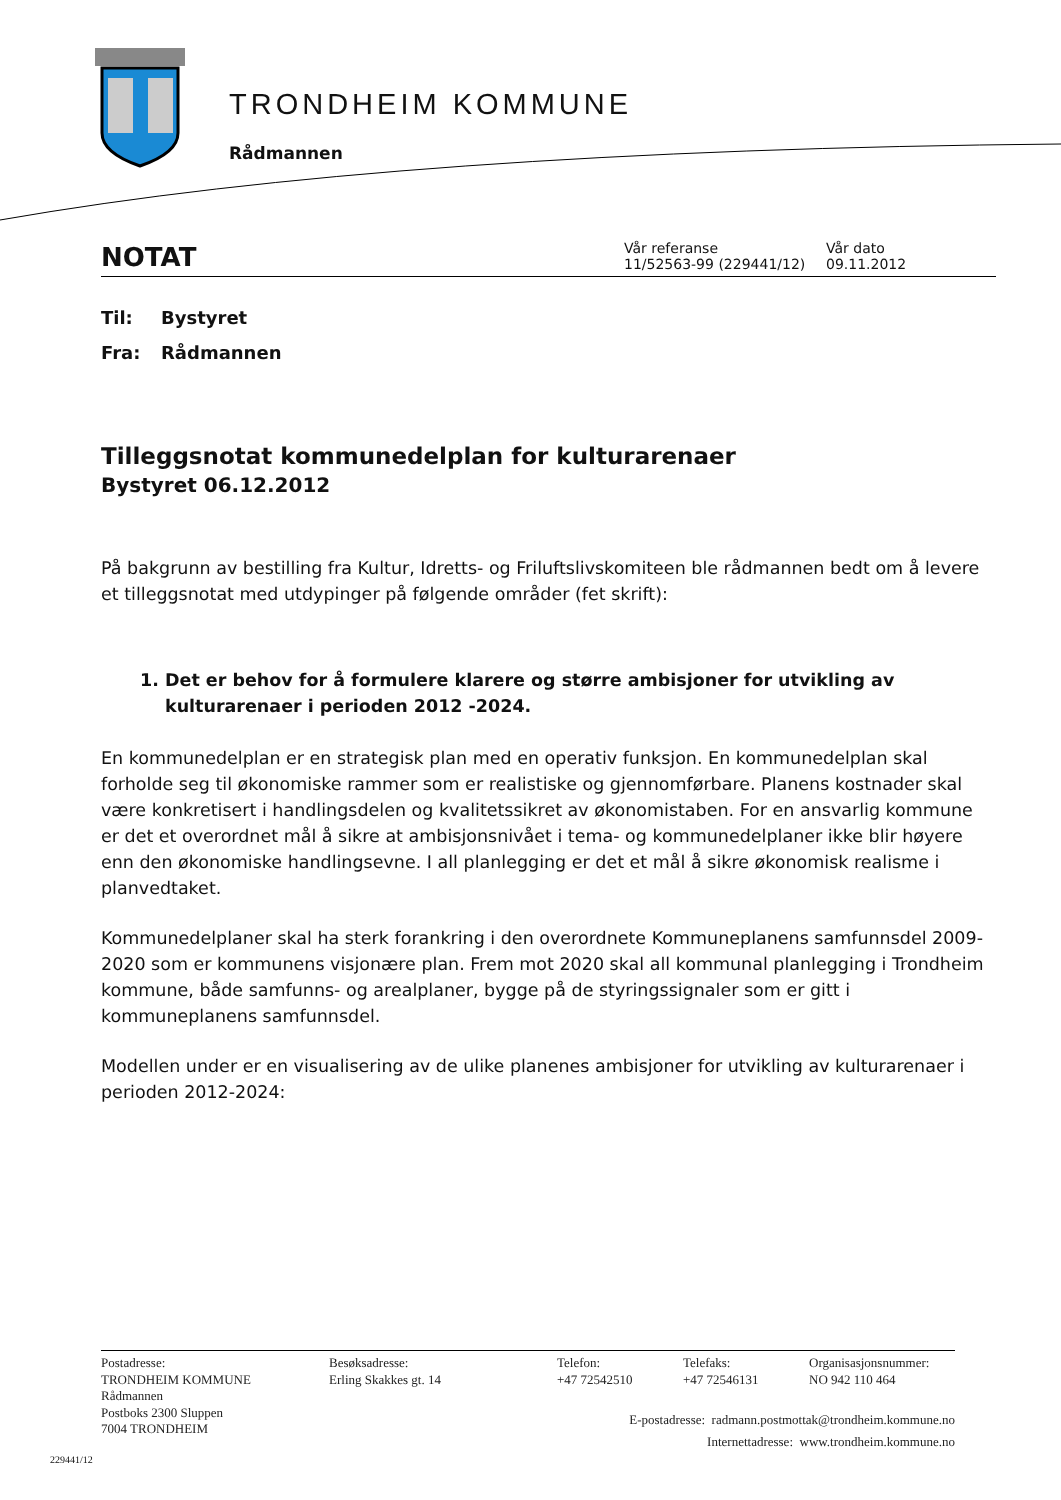TRONDHEIM KOMMUNE
Rådmannen
NOTAT
Vår referanse
11/52563-99 (229441/12)
Vår dato
09.11.2012
Til: Bystyret
Fra: Rådmannen
Tilleggsnotat kommunedelplan for kulturarenaer
Bystyret 06.12.2012
På bakgrunn av bestilling fra Kultur, Idretts- og Friluftslivskomiteen ble rådmannen bedt om å levere et tilleggsnotat med utdypinger på følgende områder (fet skrift):
1. Det er behov for å formulere klarere og større ambisjoner for utvikling av kulturarenaer i perioden 2012 -2024.
En kommunedelplan er en strategisk plan med en operativ funksjon. En kommunedelplan skal forholde seg til økonomiske rammer som er realistiske og gjennomførbare. Planens kostnader skal være konkretisert i handlingsdelen og kvalitetssikret av økonomistaben. For en ansvarlig kommune er det et overordnet mål å sikre at ambisjonsnivået i tema- og kommunedelplaner ikke blir høyere enn den økonomiske handlingsevne. I all planlegging er det et mål å sikre økonomisk realisme i planvedtaket.
Kommunedelplaner skal ha sterk forankring i den overordnete Kommuneplanens samfunnsdel 2009-2020 som er kommunens visjonære plan. Frem mot 2020 skal all kommunal planlegging i Trondheim kommune, både samfunns- og arealplaner, bygge på de styringssignaler som er gitt i kommuneplanens samfunnsdel.
Modellen under er en visualisering av de ulike planenes ambisjoner for utvikling av kulturarenaer i perioden 2012-2024:
Postadresse:
TRONDHEIM KOMMUNE
Rådmannen
Postboks 2300 Sluppen
7004 TRONDHEIM
Besøksadresse:
Erling Skakkes gt. 14
Telefon:
+47 72542510
Telefaks:
+47 72546131
Organisasjonsnummer:
NO 942 110 464
E-postadresse: radmann.postmottak@trondheim.kommune.no
Internettadresse: www.trondheim.kommune.no
229441/12